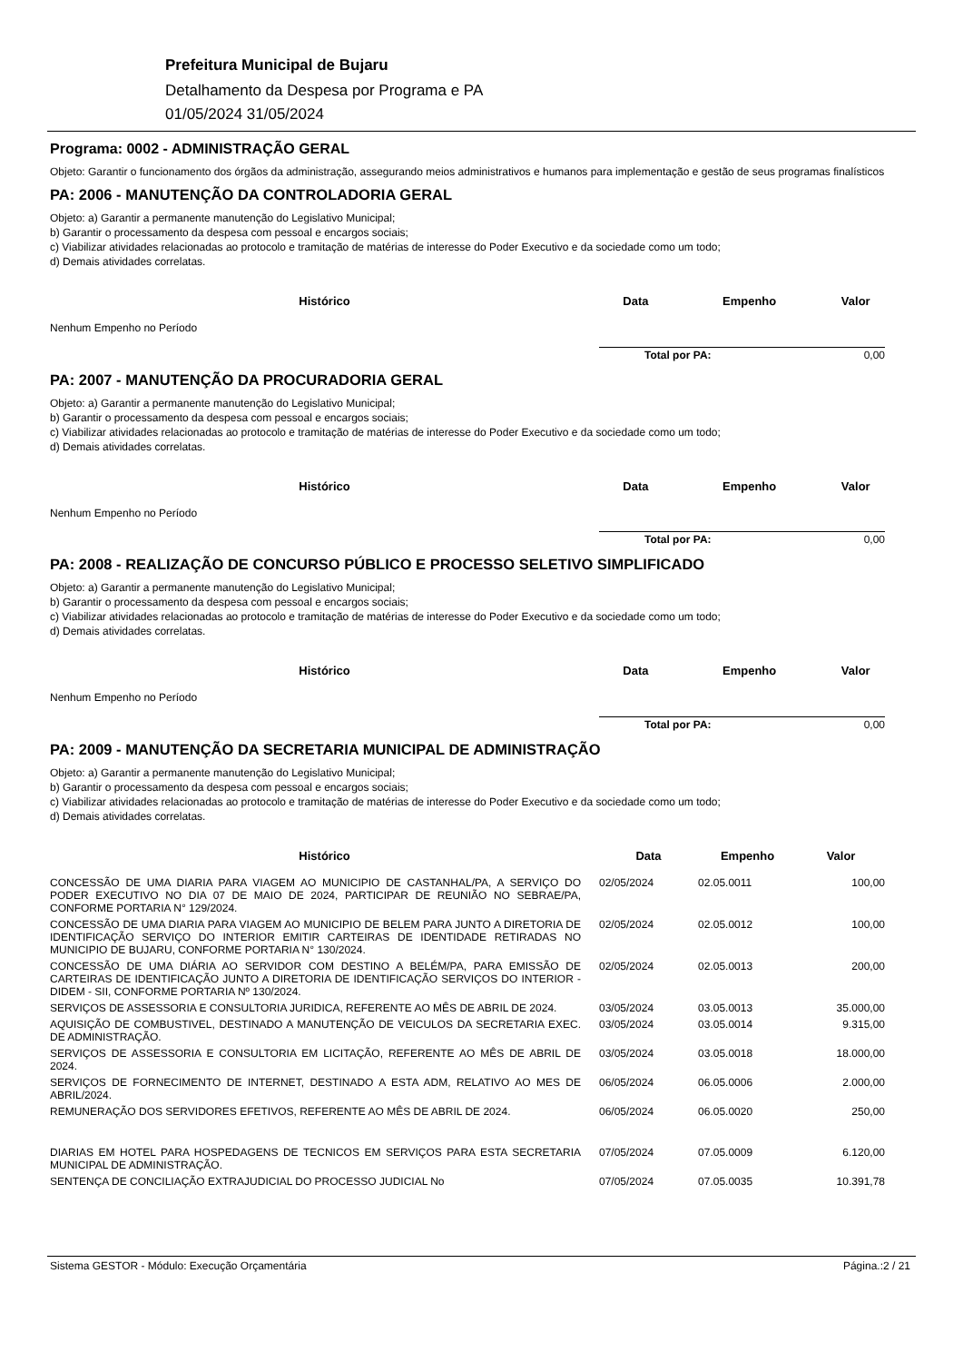Prefeitura Municipal de Bujaru
Detalhamento da Despesa por Programa e PA
01/05/2024 31/05/2024
Programa: 0002 - ADMINISTRAÇÃO GERAL
Objeto: Garantir o funcionamento dos órgãos da administração, assegurando meios administrativos e humanos para implementação e gestão de seus programas finalísticos
PA: 2006 - MANUTENÇÃO DA CONTROLADORIA GERAL
Objeto: a) Garantir a permanente manutenção do Legislativo Municipal;
b) Garantir o processamento da despesa com pessoal e encargos sociais;
c) Viabilizar atividades relacionadas ao protocolo e tramitação de matérias de interesse do Poder Executivo e da sociedade como um todo;
d) Demais atividades correlatas.
| Histórico | Data | Empenho | Valor |
| --- | --- | --- | --- |
| Nenhum Empenho no Período | | | |
| | Total por PA: | | 0,00 |
PA: 2007 - MANUTENÇÃO DA PROCURADORIA GERAL
Objeto: a) Garantir a permanente manutenção do Legislativo Municipal;
b) Garantir o processamento da despesa com pessoal e encargos sociais;
c) Viabilizar atividades relacionadas ao protocolo e tramitação de matérias de interesse do Poder Executivo e da sociedade como um todo;
d) Demais atividades correlatas.
| Histórico | Data | Empenho | Valor |
| --- | --- | --- | --- |
| Nenhum Empenho no Período | | | |
| | Total por PA: | | 0,00 |
PA: 2008 - REALIZAÇÃO DE CONCURSO PÚBLICO E PROCESSO SELETIVO SIMPLIFICADO
Objeto: a) Garantir a permanente manutenção do Legislativo Municipal;
b) Garantir o processamento da despesa com pessoal e encargos sociais;
c) Viabilizar atividades relacionadas ao protocolo e tramitação de matérias de interesse do Poder Executivo e da sociedade como um todo;
d) Demais atividades correlatas.
| Histórico | Data | Empenho | Valor |
| --- | --- | --- | --- |
| Nenhum Empenho no Período | | | |
| | Total por PA: | | 0,00 |
PA: 2009 - MANUTENÇÃO DA SECRETARIA MUNICIPAL DE ADMINISTRAÇÃO
Objeto: a) Garantir a permanente manutenção do Legislativo Municipal;
b) Garantir o processamento da despesa com pessoal e encargos sociais;
c) Viabilizar atividades relacionadas ao protocolo e tramitação de matérias de interesse do Poder Executivo e da sociedade como um todo;
d) Demais atividades correlatas.
| Histórico | Data | Empenho | Valor |
| --- | --- | --- | --- |
| CONCESSÃO DE UMA DIARIA PARA VIAGEM AO MUNICIPIO DE CASTANHAL/PA, A SERVIÇO DO PODER EXECUTIVO NO DIA 07 DE MAIO DE 2024, PARTICIPAR DE REUNIÃO NO SEBRAE/PA, CONFORME PORTARIA N° 129/2024. | 02/05/2024 | 02.05.0011 | 100,00 |
| CONCESSÃO DE UMA DIARIA PARA VIAGEM AO MUNICIPIO DE BELEM PARA JUNTO A DIRETORIA DE IDENTIFICAÇÃO SERVIÇO DO INTERIOR EMITIR CARTEIRAS DE IDENTIDADE RETIRADAS NO MUNICIPIO DE BUJARU, CONFORME PORTARIA N° 130/2024. | 02/05/2024 | 02.05.0012 | 100,00 |
| CONCESSÃO DE UMA DIÁRIA AO SERVIDOR COM DESTINO A BELÉM/PA, PARA EMISSÃO DE CARTEIRAS DE IDENTIFICAÇÃO JUNTO A DIRETORIA DE IDENTIFICAÇÃO SERVIÇOS DO INTERIOR - DIDEM - SII, CONFORME PORTARIA Nº 130/2024. | 02/05/2024 | 02.05.0013 | 200,00 |
| SERVIÇOS DE ASSESSORIA E CONSULTORIA JURIDICA, REFERENTE AO MÊS DE ABRIL DE 2024. | 03/05/2024 | 03.05.0013 | 35.000,00 |
| AQUISIÇÃO DE COMBUSTIVEL, DESTINADO A MANUTENÇÃO DE VEICULOS DA SECRETARIA EXEC. DE ADMINISTRAÇÃO. | 03/05/2024 | 03.05.0014 | 9.315,00 |
| SERVIÇOS DE ASSESSORIA E CONSULTORIA EM LICITAÇÃO, REFERENTE AO MÊS DE ABRIL DE 2024. | 03/05/2024 | 03.05.0018 | 18.000,00 |
| SERVIÇOS DE FORNECIMENTO DE INTERNET, DESTINADO A ESTA ADM, RELATIVO AO MES DE ABRIL/2024. | 06/05/2024 | 06.05.0006 | 2.000,00 |
| REMUNERAÇÃO DOS SERVIDORES EFETIVOS, REFERENTE AO MÊS DE ABRIL DE 2024. | 06/05/2024 | 06.05.0020 | 250,00 |
| DIARIAS EM HOTEL PARA HOSPEDAGENS DE TECNICOS EM SERVIÇOS PARA ESTA SECRETARIA MUNICIPAL DE ADMINISTRAÇÃO. | 07/05/2024 | 07.05.0009 | 6.120,00 |
| SENTENÇA DE CONCILIAÇÃO EXTRAJUDICIAL DO PROCESSO JUDICIAL No | 07/05/2024 | 07.05.0035 | 10.391,78 |
Sistema GESTOR - Módulo: Execução Orçamentária Página.:2 / 21